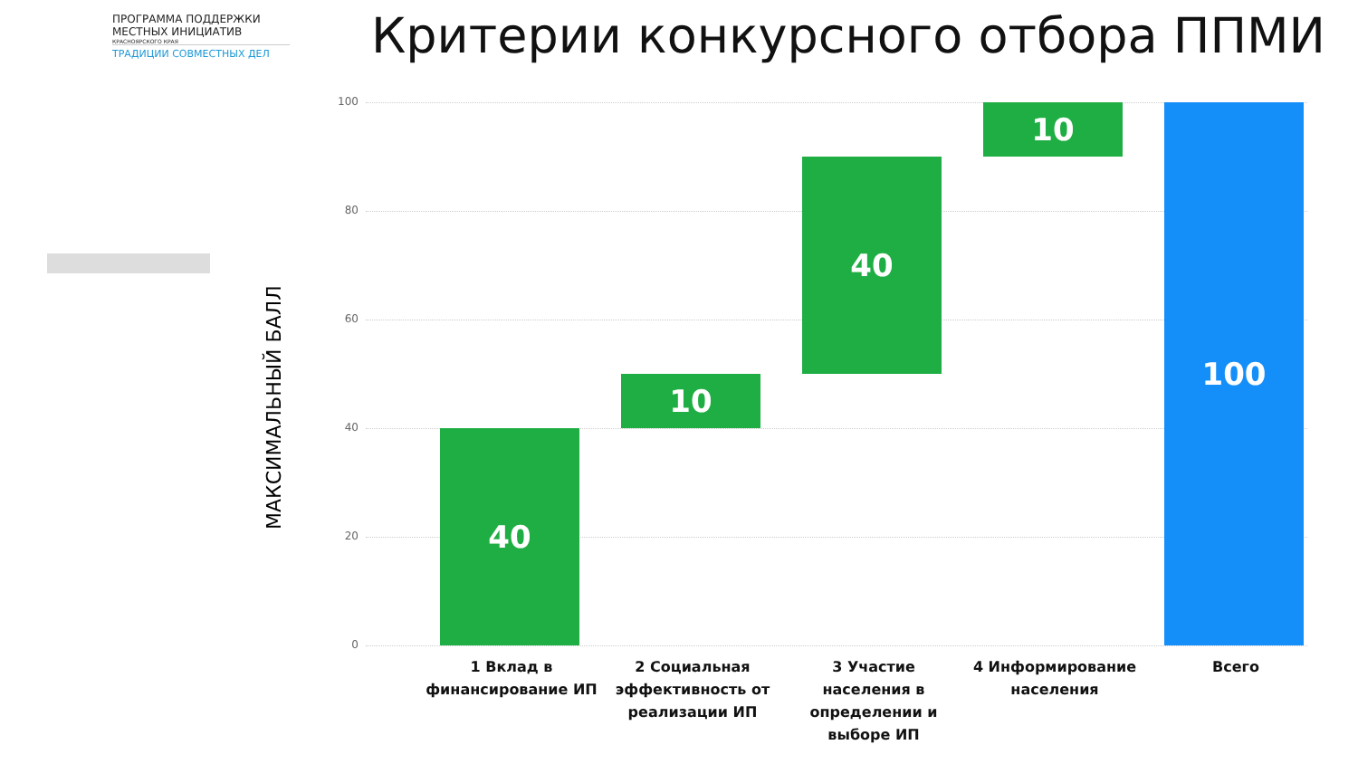ПРОГРАММА ПОДДЕРЖКИ
МЕСТНЫХ ИНИЦИАТИВ
КРАСНОЯРСКОГО КРАЯ
ТРАДИЦИИ СОВМЕСТНЫХ ДЕЛ
Критерии конкурсного отбора ППМИ
МАКСИМАЛЬНЫЙ БАЛЛ
100
80
60
40
20
0
40
10
40
10 100
1 Вклад в финансирование ИП
2 Социальная эффективность от реализации ИП
3 Участие населения в определении и выборе ИП
4 Информирование населения
Всего